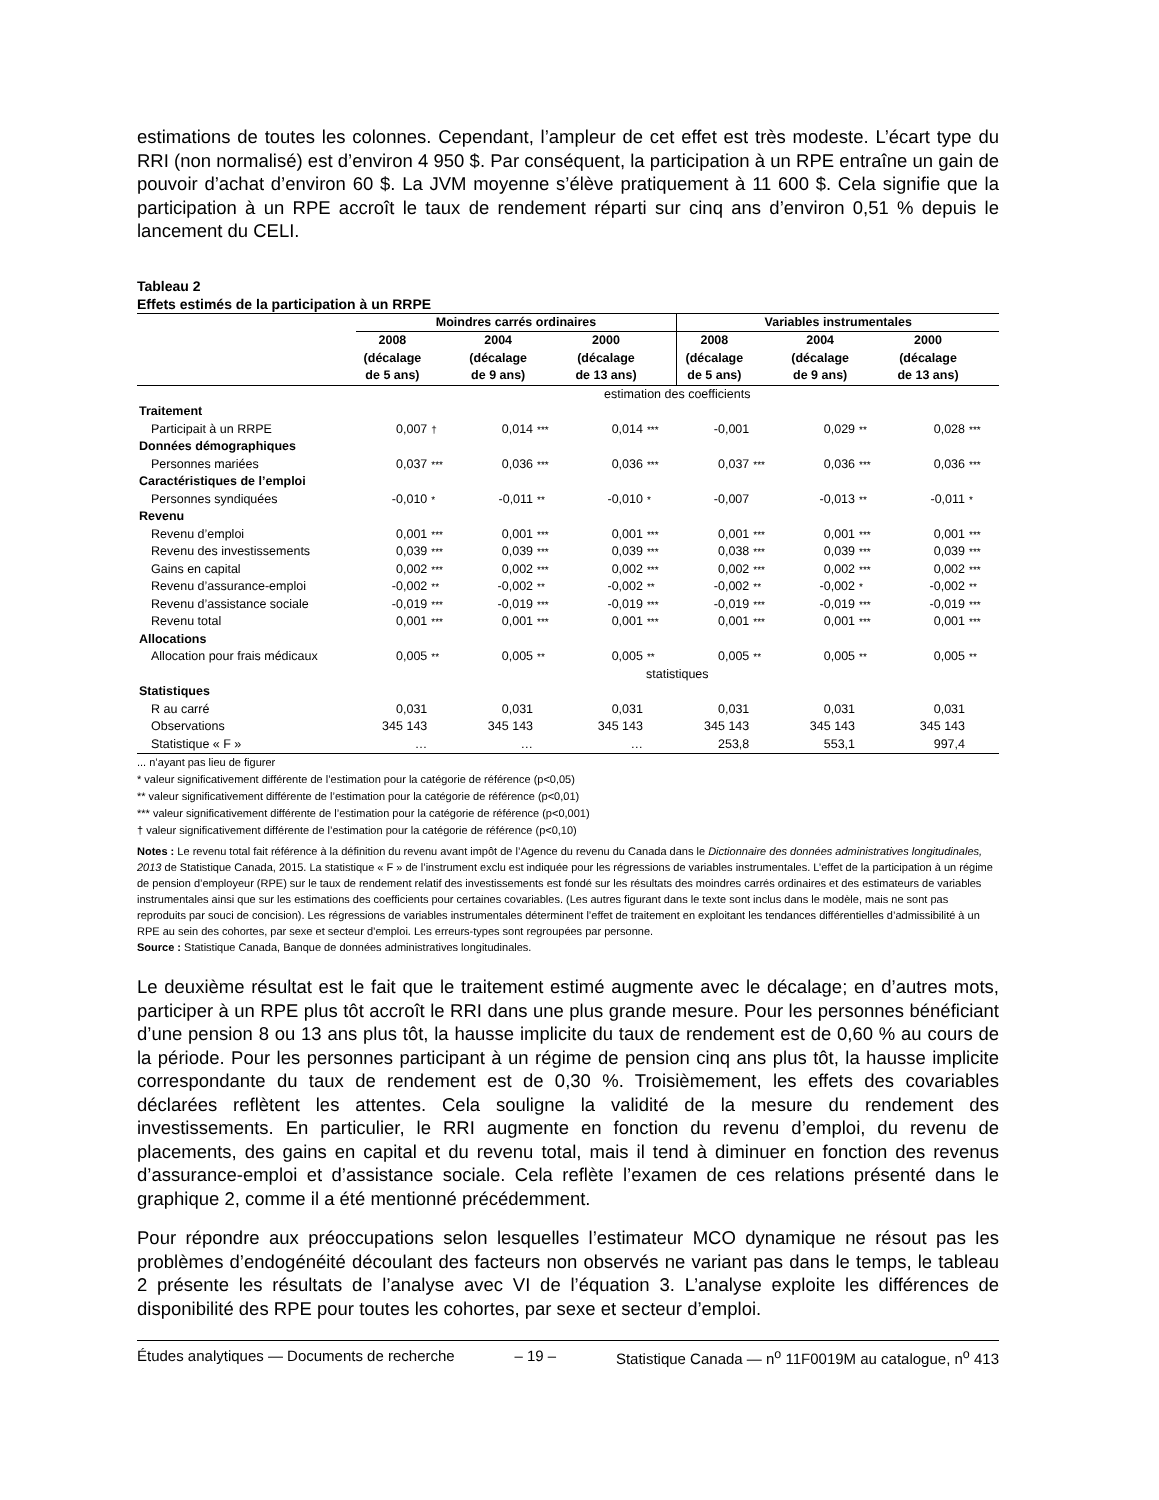estimations de toutes les colonnes. Cependant, l’ampleur de cet effet est très modeste. L’écart type du RRI (non normalisé) est d’environ 4 950 $. Par conséquent, la participation à un RPE entraîne un gain de pouvoir d’achat d’environ 60 $. La JVM moyenne s’élève pratiquement à 11 600 $. Cela signifie que la participation à un RPE accroît le taux de rendement réparti sur cinq ans d’environ 0,51 % depuis le lancement du CELI.
Tableau 2
Effets estimés de la participation à un RRPE
| | Moindres carrés ordinaires | | | | | | Variables instrumentales | | | | | |
| --- | --- | --- | --- | --- | --- | --- | --- | --- | --- | --- | --- | --- |
| | 2008 (décalage de 5 ans) | | 2004 (décalage de 9 ans) | | 2000 (décalage de 13 ans) | | 2008 (décalage de 5 ans) | | 2004 (décalage de 9 ans) | | 2000 (décalage de 13 ans) | |
| | estimation des coefficients | | | | | | | | | | | |
| Traitement | | | | | | | | | | | | |
| Participait à un RRPE | 0,007 | † | 0,014 | *** | 0,014 | *** | -0,001 | | 0,029 | ** | 0,028 | *** |
| Données démographiques | | | | | | | | | | | | |
| Personnes mariées | 0,037 | *** | 0,036 | *** | 0,036 | *** | 0,037 | *** | 0,036 | *** | 0,036 | *** |
| Caractéristiques de l’emploi | | | | | | | | | | | | |
| Personnes syndiquées | -0,010 | * | -0,011 | ** | -0,010 | * | -0,007 | | -0,013 | ** | -0,011 | * |
| Revenu | | | | | | | | | | | | |
| Revenu d’emploi | 0,001 | *** | 0,001 | *** | 0,001 | *** | 0,001 | *** | 0,001 | *** | 0,001 | *** |
| Revenu des investissements | 0,039 | *** | 0,039 | *** | 0,039 | *** | 0,038 | *** | 0,039 | *** | 0,039 | *** |
| Gains en capital | 0,002 | *** | 0,002 | *** | 0,002 | *** | 0,002 | *** | 0,002 | *** | 0,002 | *** |
| Revenu d’assurance-emploi | -0,002 | ** | -0,002 | ** | -0,002 | ** | -0,002 | ** | -0,002 | * | -0,002 | ** |
| Revenu d’assistance sociale | -0,019 | *** | -0,019 | *** | -0,019 | *** | -0,019 | *** | -0,019 | *** | -0,019 | *** |
| Revenu total | 0,001 | *** | 0,001 | *** | 0,001 | *** | 0,001 | *** | 0,001 | *** | 0,001 | *** |
| Allocations | | | | | | | | | | | | |
| Allocation pour frais médicaux | 0,005 | ** | 0,005 | ** | 0,005 | ** | 0,005 | ** | 0,005 | ** | 0,005 | ** |
| | statistiques | | | | | | | | | | | |
| Statistiques | | | | | | | | | | | | |
| R au carré | 0,031 | | 0,031 | | 0,031 | | 0,031 | | 0,031 | | 0,031 | |
| Observations | 345 143 | | 345 143 | | 345 143 | | 345 143 | | 345 143 | | 345 143 | |
| Statistique « F » | … | | … | | … | | 253,8 | | 553,1 | | 997,4 | |
... n’ayant pas lieu de figurer
* valeur significativement différente de l’estimation pour la catégorie de référence (p<0,05)
** valeur significativement différente de l’estimation pour la catégorie de référence (p<0,01)
*** valeur significativement différente de l’estimation pour la catégorie de référence (p<0,001)
† valeur significativement différente de l’estimation pour la catégorie de référence (p<0,10)
Notes : Le revenu total fait référence à la définition du revenu avant impôt de l’Agence du revenu du Canada dans le Dictionnaire des données administratives longitudinales, 2013 de Statistique Canada, 2015. La statistique « F » de l’instrument exclu est indiquée pour les régressions de variables instrumentales. L’effet de la participation à un régime de pension d’employeur (RPE) sur le taux de rendement relatif des investissements est fondé sur les résultats des moindres carrés ordinaires et des estimateurs de variables instrumentales ainsi que sur les estimations des coefficients pour certaines covariables. (Les autres figurant dans le texte sont inclus dans le modèle, mais ne sont pas reproduits par souci de concision). Les régressions de variables instrumentales déterminent l’effet de traitement en exploitant les tendances différentielles d’admissibilité à un RPE au sein des cohortes, par sexe et secteur d’emploi. Les erreurs-types sont regroupées par personne.
Source : Statistique Canada, Banque de données administratives longitudinales.
Le deuxième résultat est le fait que le traitement estimé augmente avec le décalage; en d’autres mots, participer à un RPE plus tôt accroît le RRI dans une plus grande mesure. Pour les personnes bénéficiant d’une pension 8 ou 13 ans plus tôt, la hausse implicite du taux de rendement est de 0,60 % au cours de la période. Pour les personnes participant à un régime de pension cinq ans plus tôt, la hausse implicite correspondante du taux de rendement est de 0,30 %. Troisièmement, les effets des covariables déclarées reflètent les attentes. Cela souligne la validité de la mesure du rendement des investissements. En particulier, le RRI augmente en fonction du revenu d’emploi, du revenu de placements, des gains en capital et du revenu total, mais il tend à diminuer en fonction des revenus d’assurance-emploi et d’assistance sociale. Cela reflète l’examen de ces relations présenté dans le graphique 2, comme il a été mentionné précédemment.
Pour répondre aux préoccupations selon lesquelles l’estimateur MCO dynamique ne résout pas les problèmes d’endogénéité découlant des facteurs non observés ne variant pas dans le temps, le tableau 2 présente les résultats de l’analyse avec VI de l’équation 3. L’analyse exploite les différences de disponibilité des RPE pour toutes les cohortes, par sexe et secteur d’emploi.
Études analytiques — Documents de recherche – 19 – Statistique Canada — n<sup>o</sup> 11F0019M au catalogue, n<sup>o</sup> 413